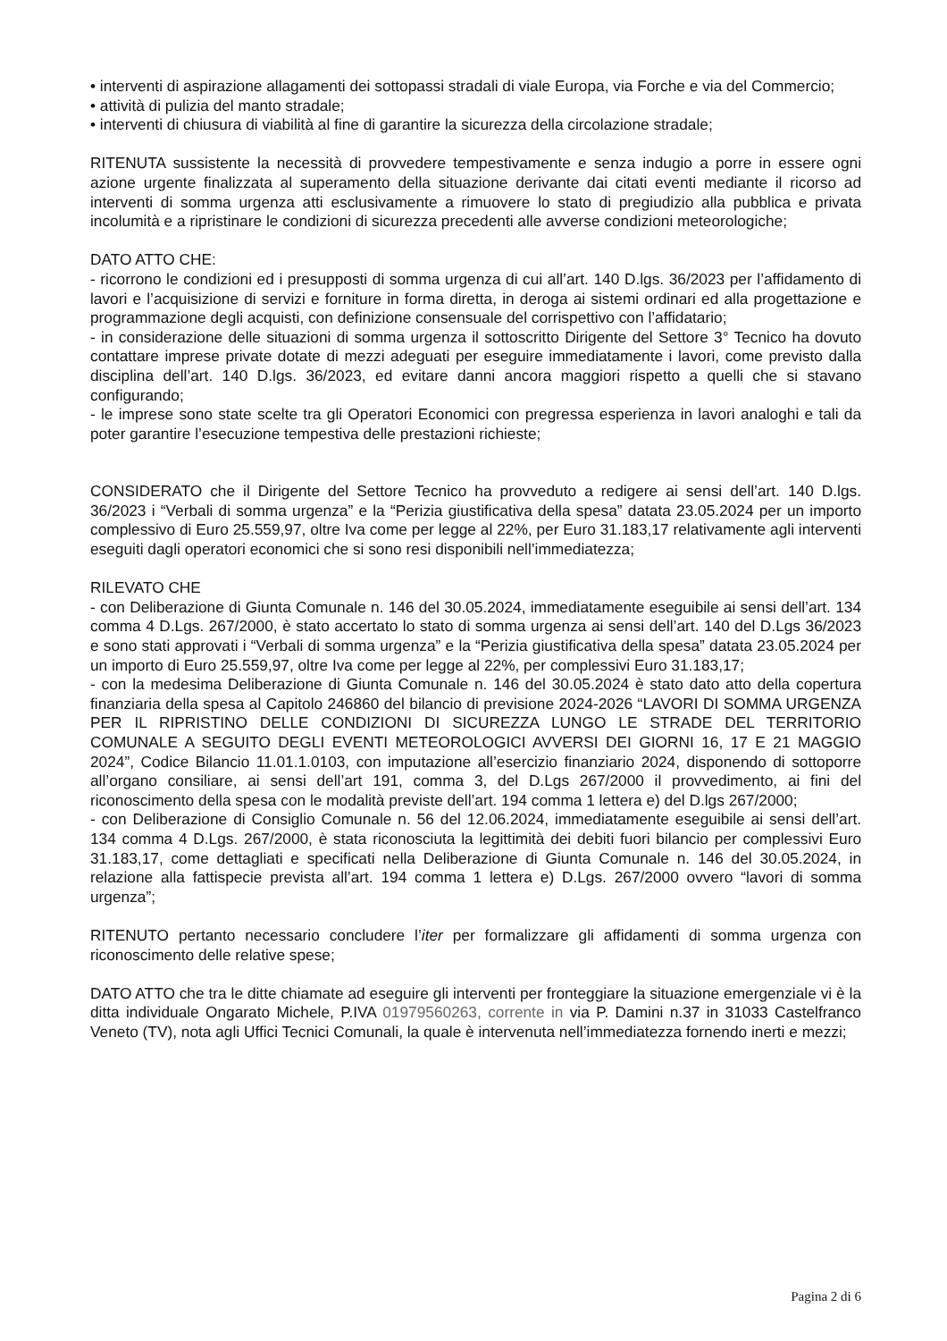• interventi di aspirazione allagamenti dei sottopassi stradali di viale Europa, via Forche e via del Commercio;
• attività di pulizia del manto stradale;
• interventi di chiusura di viabilità al fine di garantire la sicurezza della circolazione stradale;
RITENUTA sussistente la necessità di provvedere tempestivamente e senza indugio a porre in essere ogni azione urgente finalizzata al superamento della situazione derivante dai citati eventi mediante il ricorso ad interventi di somma urgenza atti esclusivamente a rimuovere lo stato di pregiudizio alla pubblica e privata incolumità e a ripristinare le condizioni di sicurezza precedenti alle avverse condizioni meteorologiche;
DATO ATTO CHE:
- ricorrono le condizioni ed i presupposti di somma urgenza di cui all’art. 140 D.lgs. 36/2023 per l’affidamento di lavori e l’acquisizione di servizi e forniture in forma diretta, in deroga ai sistemi ordinari ed alla progettazione e programmazione degli acquisti, con definizione consensuale del corrispettivo con l’affidatario;
- in considerazione delle situazioni di somma urgenza il sottoscritto Dirigente del Settore 3° Tecnico ha dovuto contattare imprese private dotate di mezzi adeguati per eseguire immediatamente i lavori, come previsto dalla disciplina dell’art. 140 D.lgs. 36/2023, ed evitare danni ancora maggiori rispetto a quelli che si stavano configurando;
- le imprese sono state scelte tra gli Operatori Economici con pregressa esperienza in lavori analoghi e tali da poter garantire l’esecuzione tempestiva delle prestazioni richieste;
CONSIDERATO che il Dirigente del Settore Tecnico ha provveduto a redigere ai sensi dell’art. 140 D.lgs. 36/2023 i “Verbali di somma urgenza” e la “Perizia giustificativa della spesa” datata 23.05.2024 per un importo complessivo di Euro 25.559,97, oltre Iva come per legge al 22%, per Euro 31.183,17 relativamente agli interventi eseguiti dagli operatori economici che si sono resi disponibili nell’immediatezza;
RILEVATO CHE
- con Deliberazione di Giunta Comunale n. 146 del 30.05.2024, immediatamente eseguibile ai sensi dell’art. 134 comma 4 D.Lgs. 267/2000, è stato accertato lo stato di somma urgenza ai sensi dell’art. 140 del D.Lgs 36/2023 e sono stati approvati i “Verbali di somma urgenza” e la “Perizia giustificativa della spesa” datata 23.05.2024 per un importo di Euro 25.559,97, oltre Iva come per legge al 22%, per complessivi Euro 31.183,17;
- con la medesima Deliberazione di Giunta Comunale n. 146 del 30.05.2024 è stato dato atto della copertura finanziaria della spesa al Capitolo 246860 del bilancio di previsione 2024-2026 “LAVORI DI SOMMA URGENZA PER IL RIPRISTINO DELLE CONDIZIONI DI SICUREZZA LUNGO LE STRADE DEL TERRITORIO COMUNALE A SEGUITO DEGLI EVENTI METEOROLOGICI AVVERSI DEI GIORNI 16, 17 E 21 MAGGIO 2024”, Codice Bilancio 11.01.1.0103, con imputazione all’esercizio finanziario 2024, disponendo di sottoporre all’organo consiliare, ai sensi dell’art 191, comma 3, del D.Lgs 267/2000 il provvedimento, ai fini del riconoscimento della spesa con le modalità previste dell’art. 194 comma 1 lettera e) del D.lgs 267/2000;
- con Deliberazione di Consiglio Comunale n. 56 del 12.06.2024, immediatamente eseguibile ai sensi dell’art. 134 comma 4 D.Lgs. 267/2000, è stata riconosciuta la legittimità dei debiti fuori bilancio per complessivi Euro 31.183,17, come dettagliati e specificati nella Deliberazione di Giunta Comunale n. 146 del 30.05.2024, in relazione alla fattispecie prevista all’art. 194 comma 1 lettera e) D.Lgs. 267/2000 ovvero “lavori di somma urgenza”;
RITENUTO pertanto necessario concludere l’iter per formalizzare gli affidamenti di somma urgenza con riconoscimento delle relative spese;
DATO ATTO che tra le ditte chiamate ad eseguire gli interventi per fronteggiare la situazione emergenziale vi è la ditta individuale Ongarato Michele, P.IVA 01979560263, corrente in via P. Damini n.37 in 31033 Castelfranco Veneto (TV), nota agli Uffici Tecnici Comunali, la quale è intervenuta nell’immediatezza fornendo inerti e mezzi;
Pagina 2 di 6